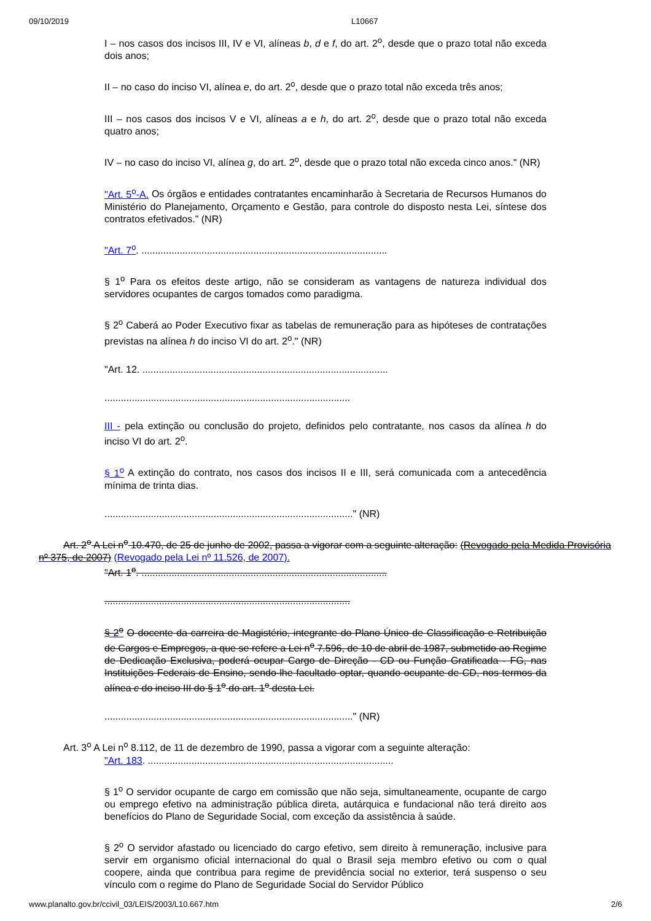09/10/2019 L10667
I – nos casos dos incisos III, IV e VI, alíneas b, d e f, do art. 2<sup>o</sup>, desde que o prazo total não exceda dois anos;
II – no caso do inciso VI, alínea e, do art. 2<sup>o</sup>, desde que o prazo total não exceda três anos;
III – nos casos dos incisos V e VI, alíneas a e h, do art. 2<sup>o</sup>, desde que o prazo total não exceda quatro anos;
IV – no caso do inciso VI, alínea g, do art. 2<sup>o</sup>, desde que o prazo total não exceda cinco anos." (NR)
"Art. 5<sup>o</sup>-A. Os órgãos e entidades contratantes encaminharão à Secretaria de Recursos Humanos do Ministério do Planejamento, Orçamento e Gestão, para controle do disposto nesta Lei, síntese dos contratos efetivados." (NR)
"Art. 7<sup>o</sup>. ..........................................................................................
§ 1<sup>o</sup> Para os efeitos deste artigo, não se consideram as vantagens de natureza individual dos servidores ocupantes de cargos tomados como paradigma.
§ 2<sup>o</sup> Caberá ao Poder Executivo fixar as tabelas de remuneração para as hipóteses de contratações previstas na alínea h do inciso VI do art. 2<sup>o</sup>." (NR)
"Art. 12. ..........................................................................................
..........................................................................................
III - pela extinção ou conclusão do projeto, definidos pelo contratante, nos casos da alínea h do inciso VI do art. 2<sup>o</sup>.
§ 1<sup>o</sup> A extinção do contrato, nos casos dos incisos II e III, será comunicada com a antecedência mínima de trinta dias.
..........................................................................................." (NR)
Art. 2<sup>o</sup> A Lei n<sup>o</sup> 10.470, de 25 de junho de 2002, passa a vigorar com a seguinte alteração: (Revogado pela Medida Provisória nº 375, de 2007) (Revogado pela Lei nº 11.526, de 2007).
"Art. 1<sup>o</sup>. ..........................................................................................
..........................................................................................
§ 2<sup>o</sup> O docente da carreira de Magistério, integrante do Plano Único de Classificação e Retribuição de Cargos e Empregos, a que se refere a Lei n<sup>o</sup> 7.596, de 10 de abril de 1987, submetido ao Regime de Dedicação Exclusiva, poderá ocupar Cargo de Direção - CD ou Função Gratificada - FG, nas Instituições Federais de Ensino, sendo-lhe facultado optar, quando ocupante de CD, nos termos da alínea c do inciso III do § 1<sup>o</sup> do art. 1<sup>o</sup> desta Lei.
..........................................................................................." (NR)
Art. 3<sup>o</sup> A Lei n<sup>o</sup> 8.112, de 11 de dezembro de 1990, passa a vigorar com a seguinte alteração:
"Art. 183. ..........................................................................................
§ 1<sup>o</sup> O servidor ocupante de cargo em comissão que não seja, simultaneamente, ocupante de cargo ou emprego efetivo na administração pública direta, autárquica e fundacional não terá direito aos benefícios do Plano de Seguridade Social, com exceção da assistência à saúde.
§ 2<sup>o</sup> O servidor afastado ou licenciado do cargo efetivo, sem direito à remuneração, inclusive para servir em organismo oficial internacional do qual o Brasil seja membro efetivo ou com o qual coopere, ainda que contribua para regime de previdência social no exterior, terá suspenso o seu vínculo com o regime do Plano de Seguridade Social do Servidor Público
www.planalto.gov.br/ccivil_03/LEIS/2003/L10.667.htm 2/6